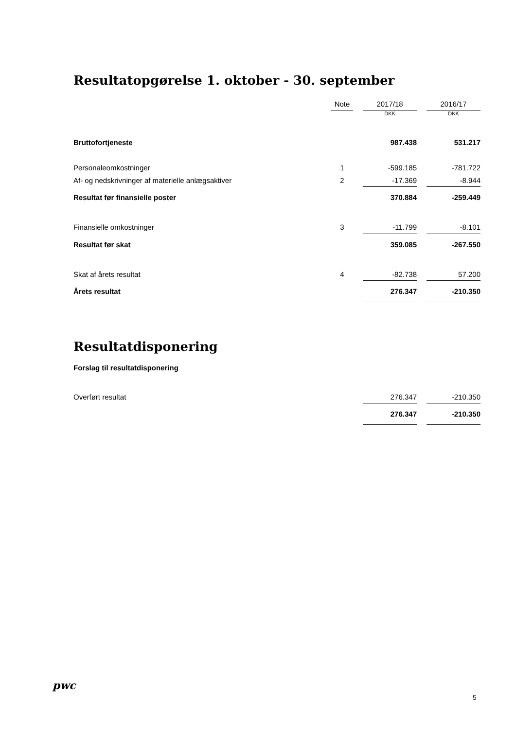Resultatopgørelse 1. oktober - 30. september
| | Note | | 2017/18 | | 2016/17 |
| --- | --- | --- | --- | --- | --- |
| | | | DKK | | DKK |
| Bruttofortjeneste | | | 987.438 | | 531.217 |
| Personaleomkostninger | 1 | | -599.185 | | -781.722 |
| Af- og nedskrivninger af materielle anlægsaktiver | 2 | | -17.369 | | -8.944 |
| Resultat før finansielle poster | | | 370.884 | | -259.449 |
| Finansielle omkostninger | 3 | | -11.799 | | -8.101 |
| Resultat før skat | | | 359.085 | | -267.550 |
| Skat af årets resultat | 4 | | -82.738 | | 57.200 |
| Årets resultat | | | 276.347 | | -210.350 |
Resultatdisponering
Forslag til resultatdisponering
| Overført resultat | | | 276.347 | | -210.350 |
| | | | 276.347 | | -210.350 |
pwc
5